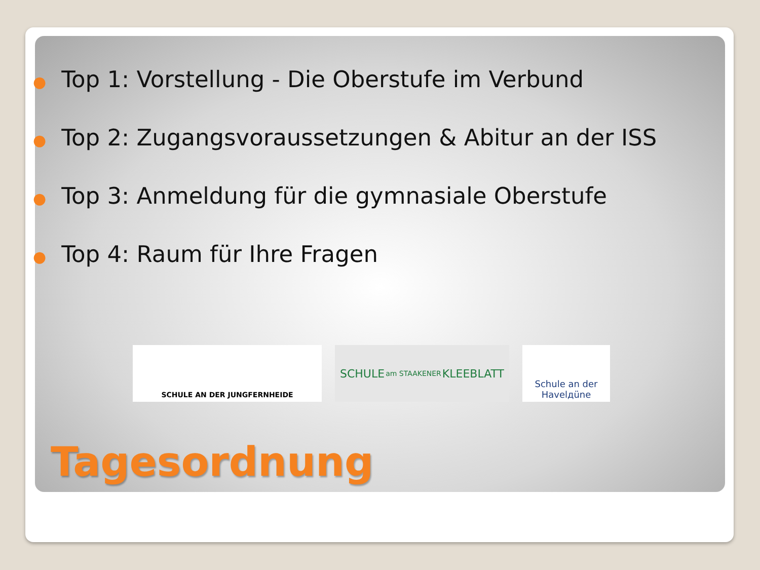● Top 1: Vorstellung - Die Oberstufe im Verbund
● Top 2: Zugangsvoraussetzungen & Abitur an der ISS
● Top 3: Anmeldung für die gymnasiale Oberstufe
● Top 4: Raum für Ihre Fragen
SCHULE AN DER JUNGFERNHEIDE
SCHULE am STAAKENER KLEEBLATT
Schule an der
Havelдüne
Tagesordnung